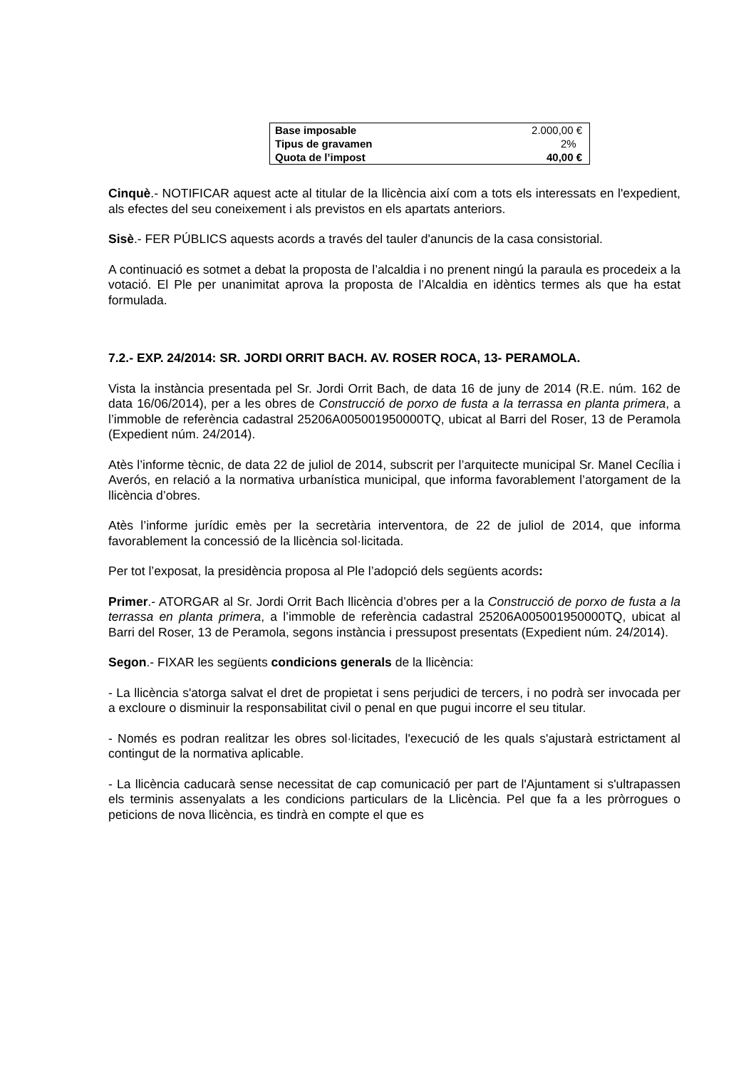| Base imposable | 2.000,00 € |
| Tipus de gravamen | 2% |
| Quota de l’impost | 40,00 € |
Cinquè.- NOTIFICAR aquest acte al titular de la llicència així com a tots els interessats en l'expedient, als efectes del seu coneixement i als previstos en els apartats anteriors.
Sisè.- FER PÚBLICS aquests acords a través del tauler d'anuncis de la casa consistorial.
A continuació es sotmet a debat la proposta de l’alcaldia i no prenent ningú la paraula es procedeix a la votació. El Ple per unanimitat aprova la proposta de l’Alcaldia en idèntics termes als que ha estat formulada.
7.2.- EXP. 24/2014: SR. JORDI ORRIT BACH. AV. ROSER ROCA, 13- PERAMOLA.
Vista la instància presentada pel Sr. Jordi Orrit Bach, de data 16 de juny de 2014 (R.E. núm. 162 de data 16/06/2014), per a les obres de Construcció de porxo de fusta a la terrassa en planta primera, a l’immoble de referència cadastral 25206A005001950000TQ, ubicat al Barri del Roser, 13 de Peramola (Expedient núm. 24/2014).
Atès l’informe tècnic, de data 22 de juliol de 2014, subscrit per l’arquitecte municipal Sr. Manel Cecília i Averós, en relació a la normativa urbanística municipal, que informa favorablement l’atorgament de la llicència d’obres.
Atès l’informe jurídic emès per la secretària interventora, de 22 de juliol de 2014, que informa favorablement la concessió de la llicència sol·licitada.
Per tot l’exposat, la presidència proposa al Ple l’adopció dels següents acords:
Primer.- ATORGAR al Sr. Jordi Orrit Bach llicència d’obres per a la Construcció de porxo de fusta a la terrassa en planta primera, a l’immoble de referència cadastral 25206A005001950000TQ, ubicat al Barri del Roser, 13 de Peramola, segons instància i pressupost presentats (Expedient núm. 24/2014).
Segon.- FIXAR les següents condicions generals de la llicència:
- La llicència s'atorga salvat el dret de propietat i sens perjudici de tercers, i no podrà ser invocada per a excloure o disminuir la responsabilitat civil o penal en que pugui incorre el seu titular.
- Només es podran realitzar les obres sol·licitades, l'execució de les quals s'ajustarà estrictament al contingut de la normativa aplicable.
- La llicència caducarà sense necessitat de cap comunicació per part de l'Ajuntament si s'ultrapassen els terminis assenyalats a les condicions particulars de la Llicència. Pel que fa a les pròrrogues o peticions de nova llicència, es tindrà en compte el que es